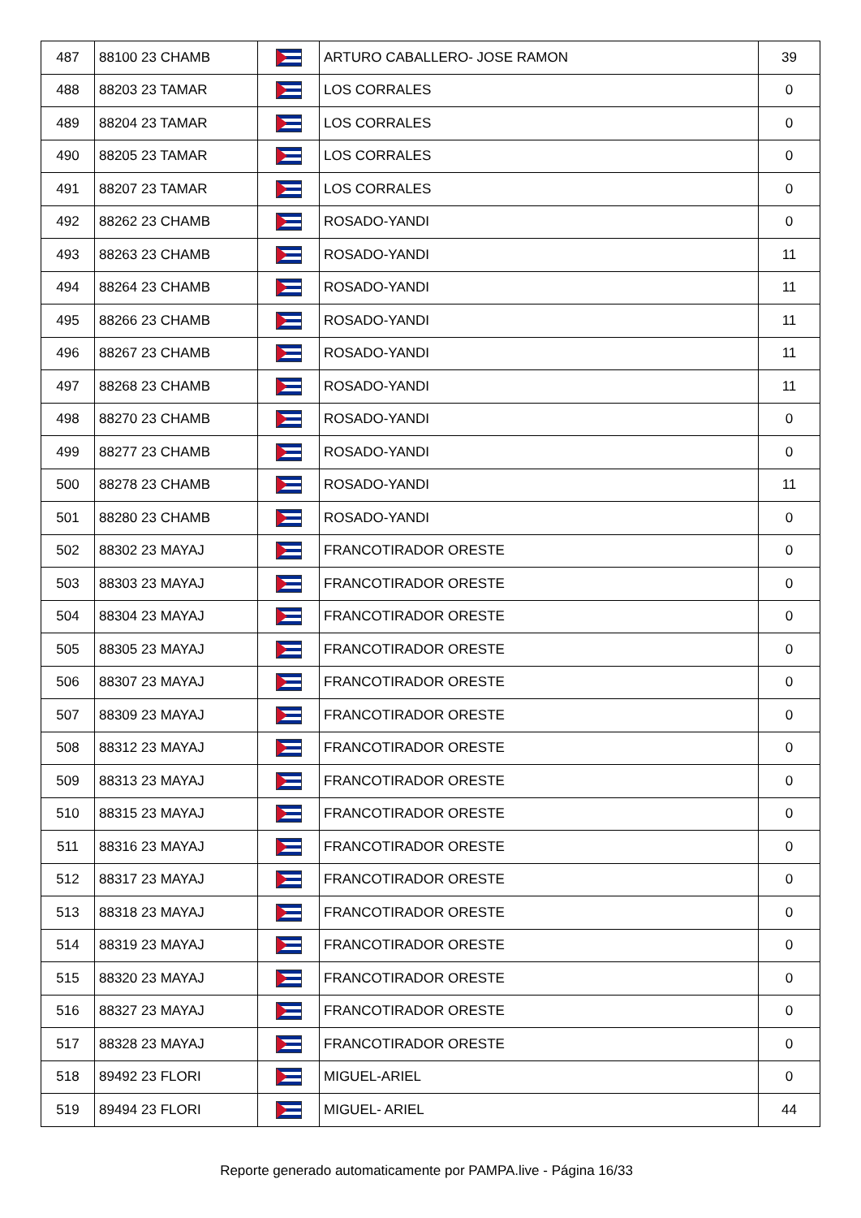| 487 | 88100 23 CHAMB | | ARTURO CABALLERO- JOSE RAMON | 39 |
| 488 | 88203 23 TAMAR | | LOS CORRALES | 0 |
| 489 | 88204 23 TAMAR | | LOS CORRALES | 0 |
| 490 | 88205 23 TAMAR | | LOS CORRALES | 0 |
| 491 | 88207 23 TAMAR | | LOS CORRALES | 0 |
| 492 | 88262 23 CHAMB | | ROSADO-YANDI | 0 |
| 493 | 88263 23 CHAMB | | ROSADO-YANDI | 11 |
| 494 | 88264 23 CHAMB | | ROSADO-YANDI | 11 |
| 495 | 88266 23 CHAMB | | ROSADO-YANDI | 11 |
| 496 | 88267 23 CHAMB | | ROSADO-YANDI | 11 |
| 497 | 88268 23 CHAMB | | ROSADO-YANDI | 11 |
| 498 | 88270 23 CHAMB | | ROSADO-YANDI | 0 |
| 499 | 88277 23 CHAMB | | ROSADO-YANDI | 0 |
| 500 | 88278 23 CHAMB | | ROSADO-YANDI | 11 |
| 501 | 88280 23 CHAMB | | ROSADO-YANDI | 0 |
| 502 | 88302 23 MAYAJ | | FRANCOTIRADOR ORESTE | 0 |
| 503 | 88303 23 MAYAJ | | FRANCOTIRADOR ORESTE | 0 |
| 504 | 88304 23 MAYAJ | | FRANCOTIRADOR ORESTE | 0 |
| 505 | 88305 23 MAYAJ | | FRANCOTIRADOR ORESTE | 0 |
| 506 | 88307 23 MAYAJ | | FRANCOTIRADOR ORESTE | 0 |
| 507 | 88309 23 MAYAJ | | FRANCOTIRADOR ORESTE | 0 |
| 508 | 88312 23 MAYAJ | | FRANCOTIRADOR ORESTE | 0 |
| 509 | 88313 23 MAYAJ | | FRANCOTIRADOR ORESTE | 0 |
| 510 | 88315 23 MAYAJ | | FRANCOTIRADOR ORESTE | 0 |
| 511 | 88316 23 MAYAJ | | FRANCOTIRADOR ORESTE | 0 |
| 512 | 88317 23 MAYAJ | | FRANCOTIRADOR ORESTE | 0 |
| 513 | 88318 23 MAYAJ | | FRANCOTIRADOR ORESTE | 0 |
| 514 | 88319 23 MAYAJ | | FRANCOTIRADOR ORESTE | 0 |
| 515 | 88320 23 MAYAJ | | FRANCOTIRADOR ORESTE | 0 |
| 516 | 88327 23 MAYAJ | | FRANCOTIRADOR ORESTE | 0 |
| 517 | 88328 23 MAYAJ | | FRANCOTIRADOR ORESTE | 0 |
| 518 | 89492 23 FLORI | | MIGUEL-ARIEL | 0 |
| 519 | 89494 23 FLORI | | MIGUEL- ARIEL | 44 |
Reporte generado automaticamente por PAMPA.live - Página 16/33